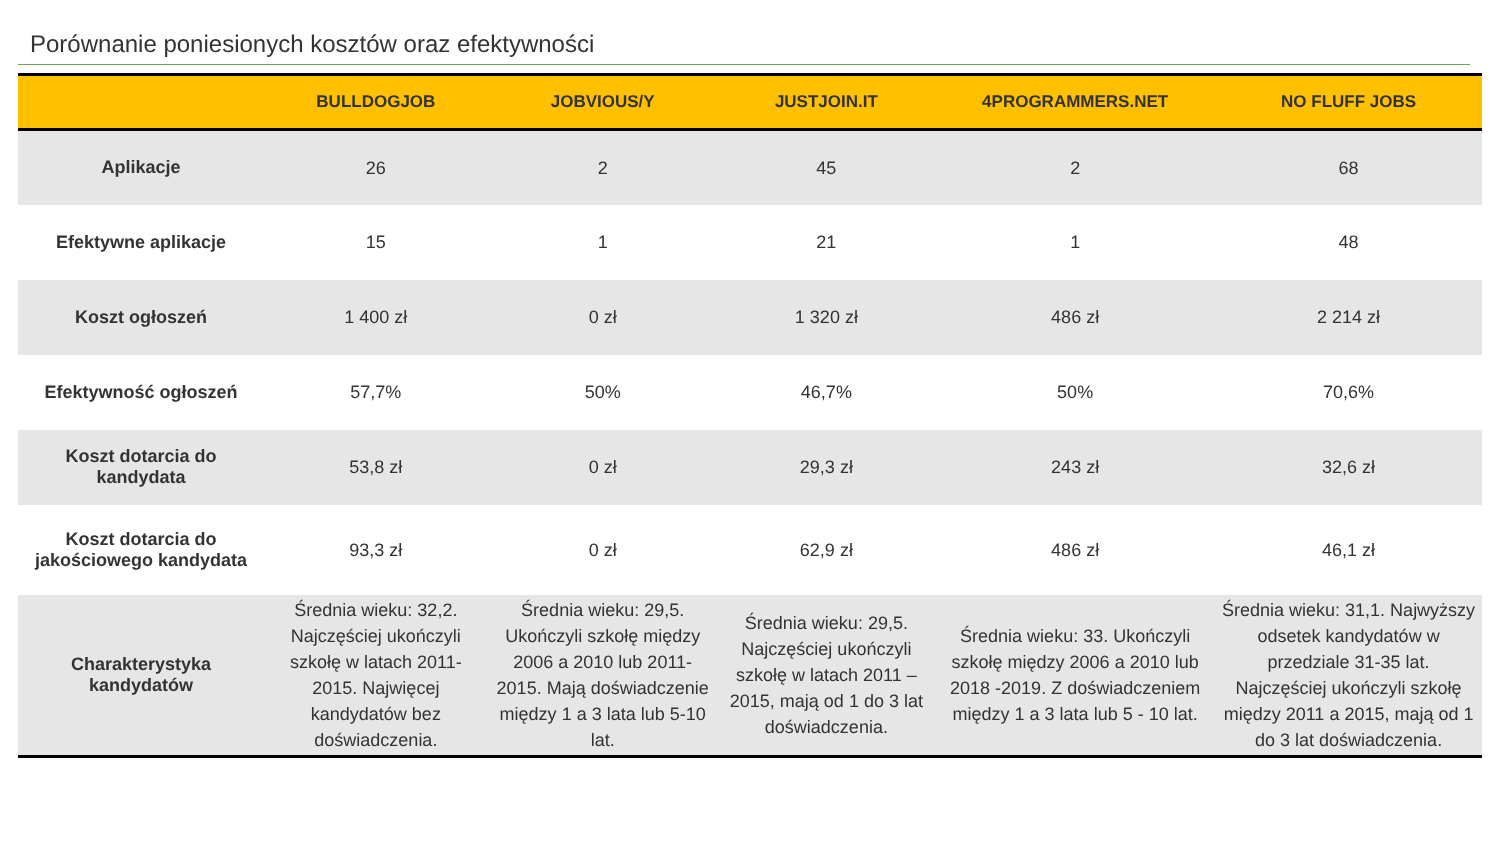Porównanie poniesionych kosztów oraz efektywności
| | BULLDOGJOB | JOBVIOUS/Y | JUSTJOIN.IT | 4PROGRAMMERS.NET | NO FLUFF JOBS |
| --- | --- | --- | --- | --- | --- |
| Aplikacje | 26 | 2 | 45 | 2 | 68 |
| Efektywne aplikacje | 15 | 1 | 21 | 1 | 48 |
| Koszt ogłoszeń | 1 400 zł | 0 zł | 1 320 zł | 486 zł | 2 214 zł |
| Efektywność ogłoszeń | 57,7% | 50% | 46,7% | 50% | 70,6% |
| Koszt dotarcia do kandydata | 53,8 zł | 0 zł | 29,3 zł | 243 zł | 32,6 zł |
| Koszt dotarcia do jakościowego kandydata | 93,3 zł | 0 zł | 62,9 zł | 486 zł | 46,1 zł |
| Charakterystyka kandydatów | Średnia wieku: 32,2. Najczęściej ukończyli szkołę w latach 2011-2015. Najwięcej kandydatów bez doświadczenia. | Średnia wieku: 29,5. Ukończyli szkołę między 2006 a 2010 lub 2011-2015. Mają doświadczenie między 1 a 3 lata lub 5-10 lat. | Średnia wieku: 29,5. Najczęściej ukończyli szkołę w latach 2011 – 2015, mają od 1 do 3 lat doświadczenia. | Średnia wieku: 33. Ukończyli szkołę między 2006 a 2010 lub 2018 -2019. Z doświadczeniem między 1 a 3 lata lub 5 - 10 lat. | Średnia wieku: 31,1. Najwyższy odsetek kandydatów w przedziale 31-35 lat. Najczęściej ukończyli szkołę między 2011 a 2015, mają od 1 do 3 lat doświadczenia. |